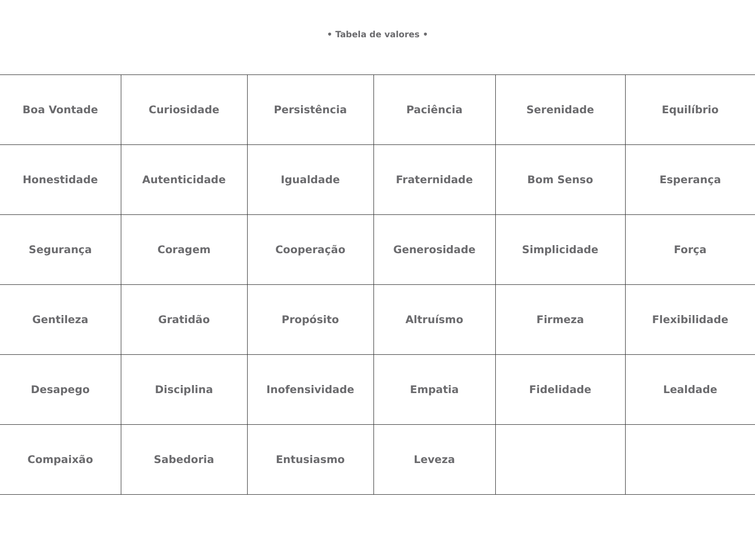• Tabela de valores •
| Boa Vontade | Curiosidade | Persistência | Paciência | Serenidade | Equilíbrio |
| Honestidade | Autenticidade | Igualdade | Fraternidade | Bom Senso | Esperança |
| Segurança | Coragem | Cooperação | Generosidade | Simplicidade | Força |
| Gentileza | Gratidão | Propósito | Altruísmo | Firmeza | Flexibilidade |
| Desapego | Disciplina | Inofensividade | Empatia | Fidelidade | Lealdade |
| Compaixão | Sabedoria | Entusiasmo | Leveza | | |